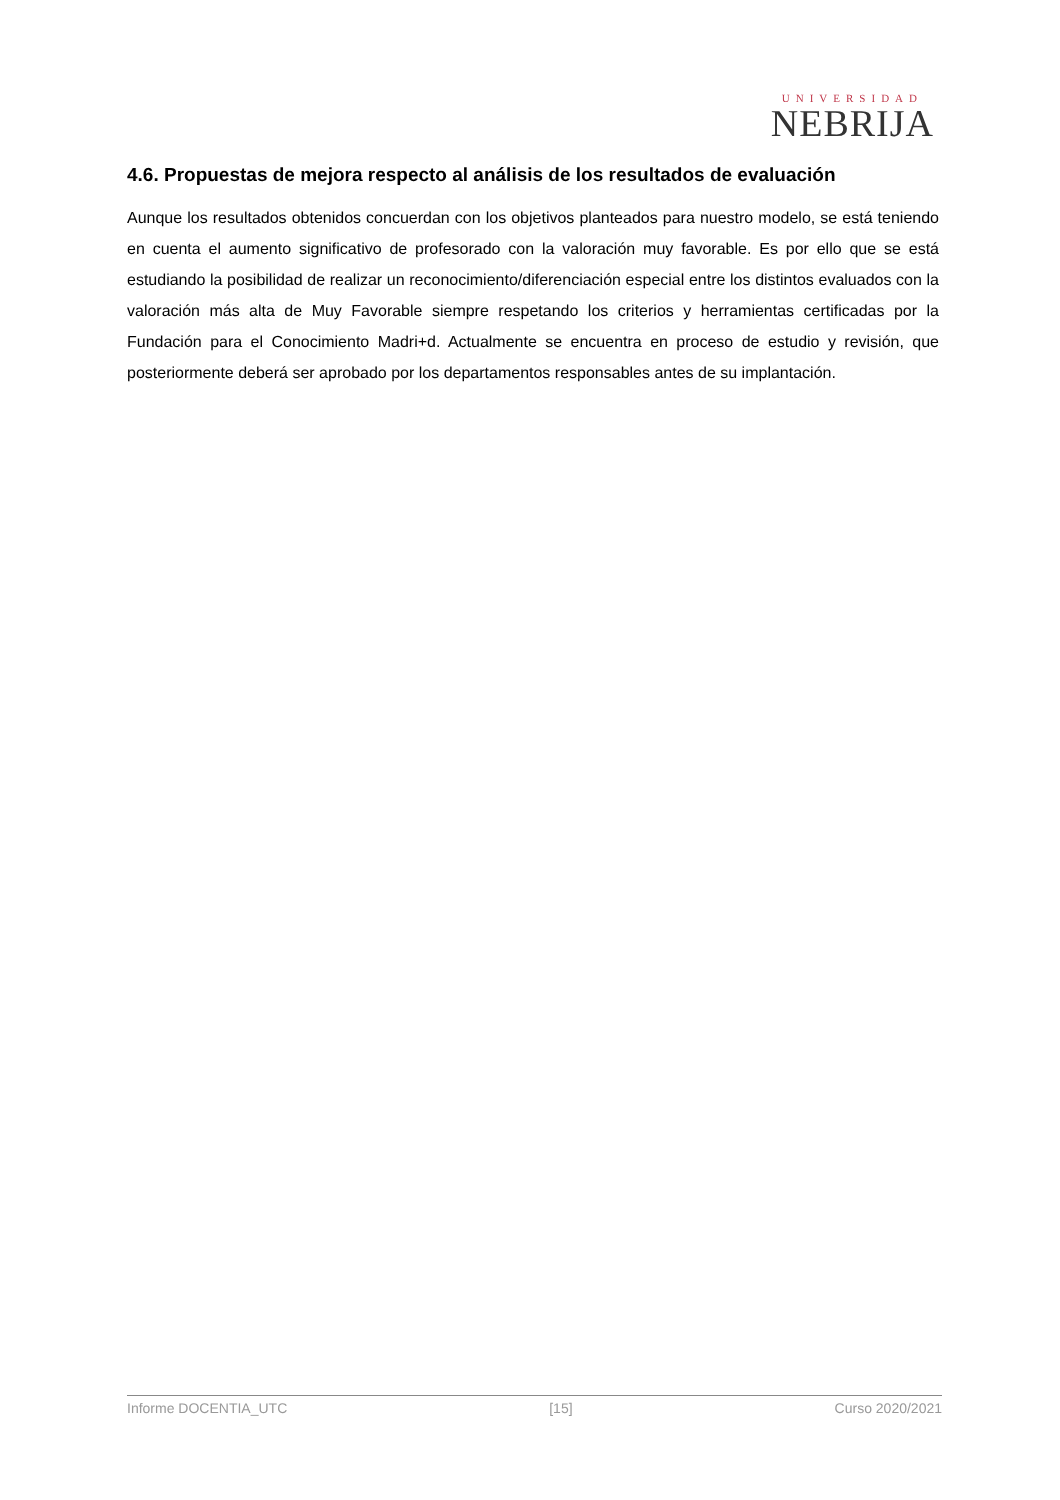UNIVERSIDAD
NEBRIJA
4.6. Propuestas de mejora respecto al análisis de los resultados de evaluación
Aunque los resultados obtenidos concuerdan con los objetivos planteados para nuestro modelo, se está teniendo en cuenta el aumento significativo de profesorado con la valoración muy favorable. Es por ello que se está estudiando la posibilidad de realizar un reconocimiento/diferenciación especial entre los distintos evaluados con la valoración más alta de Muy Favorable siempre respetando los criterios y herramientas certificadas por la Fundación para el Conocimiento Madri+d. Actualmente se encuentra en proceso de estudio y revisión, que posteriormente deberá ser aprobado por los departamentos responsables antes de su implantación.
Informe DOCENTIA_UTC [15] Curso 2020/2021